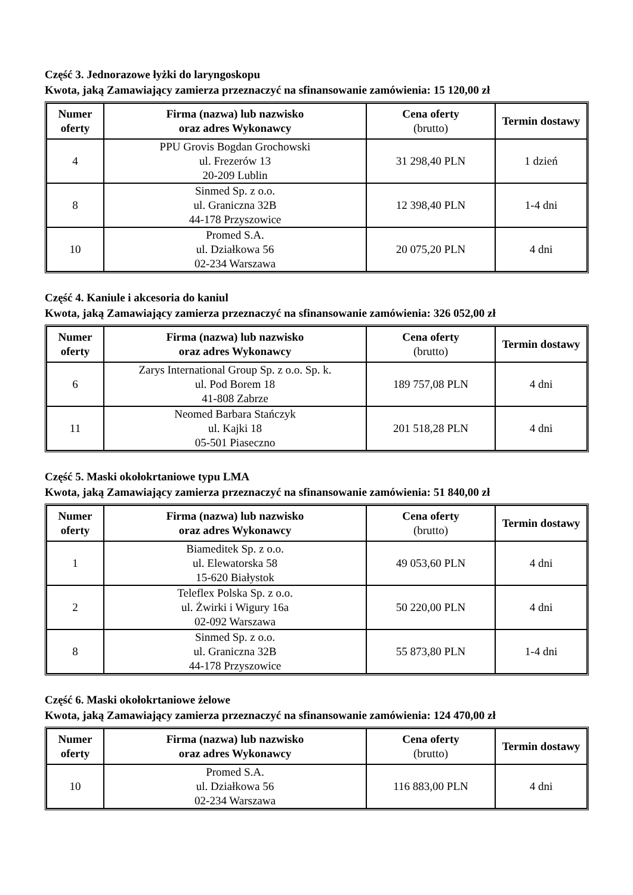Część 3. Jednorazowe łyżki do laryngoskopu
Kwota, jaką Zamawiający zamierza przeznaczyć na sfinansowanie zamówienia: 15 120,00 zł
| Numer oferty | Firma (nazwa) lub nazwisko oraz adres Wykonawcy | Cena oferty (brutto) | Termin dostawy |
| --- | --- | --- | --- |
| 4 | PPU Grovis Bogdan Grochowski ul. Frezerów 13 20-209 Lublin | 31 298,40 PLN | 1 dzień |
| 8 | Sinmed Sp. z o.o. ul. Graniczna 32B 44-178 Przyszowice | 12 398,40 PLN | 1-4 dni |
| 10 | Promed S.A. ul. Działkowa 56 02-234 Warszawa | 20 075,20 PLN | 4 dni |
Część 4. Kaniule i akcesoria do kaniul
Kwota, jaką Zamawiający zamierza przeznaczyć na sfinansowanie zamówienia: 326 052,00 zł
| Numer oferty | Firma (nazwa) lub nazwisko oraz adres Wykonawcy | Cena oferty (brutto) | Termin dostawy |
| --- | --- | --- | --- |
| 6 | Zarys International Group Sp. z o.o. Sp. k. ul. Pod Borem 18 41-808 Zabrze | 189 757,08 PLN | 4 dni |
| 11 | Neomed Barbara Stańczyk ul. Kajki 18 05-501 Piaseczno | 201 518,28 PLN | 4 dni |
Część 5. Maski okołokrtaniowe typu LMA
Kwota, jaką Zamawiający zamierza przeznaczyć na sfinansowanie zamówienia: 51 840,00 zł
| Numer oferty | Firma (nazwa) lub nazwisko oraz adres Wykonawcy | Cena oferty (brutto) | Termin dostawy |
| --- | --- | --- | --- |
| 1 | Biameditek Sp. z o.o. ul. Elewatorska 58 15-620 Białystok | 49 053,60 PLN | 4 dni |
| 2 | Teleflex Polska Sp. z o.o. ul. Żwirki i Wigury 16a 02-092 Warszawa | 50 220,00 PLN | 4 dni |
| 8 | Sinmed Sp. z o.o. ul. Graniczna 32B 44-178 Przyszowice | 55 873,80 PLN | 1-4 dni |
Część 6. Maski okołokrtaniowe żelowe
Kwota, jaką Zamawiający zamierza przeznaczyć na sfinansowanie zamówienia: 124 470,00 zł
| Numer oferty | Firma (nazwa) lub nazwisko oraz adres Wykonawcy | Cena oferty (brutto) | Termin dostawy |
| --- | --- | --- | --- |
| 10 | Promed S.A. ul. Działkowa 56 02-234 Warszawa | 116 883,00 PLN | 4 dni |